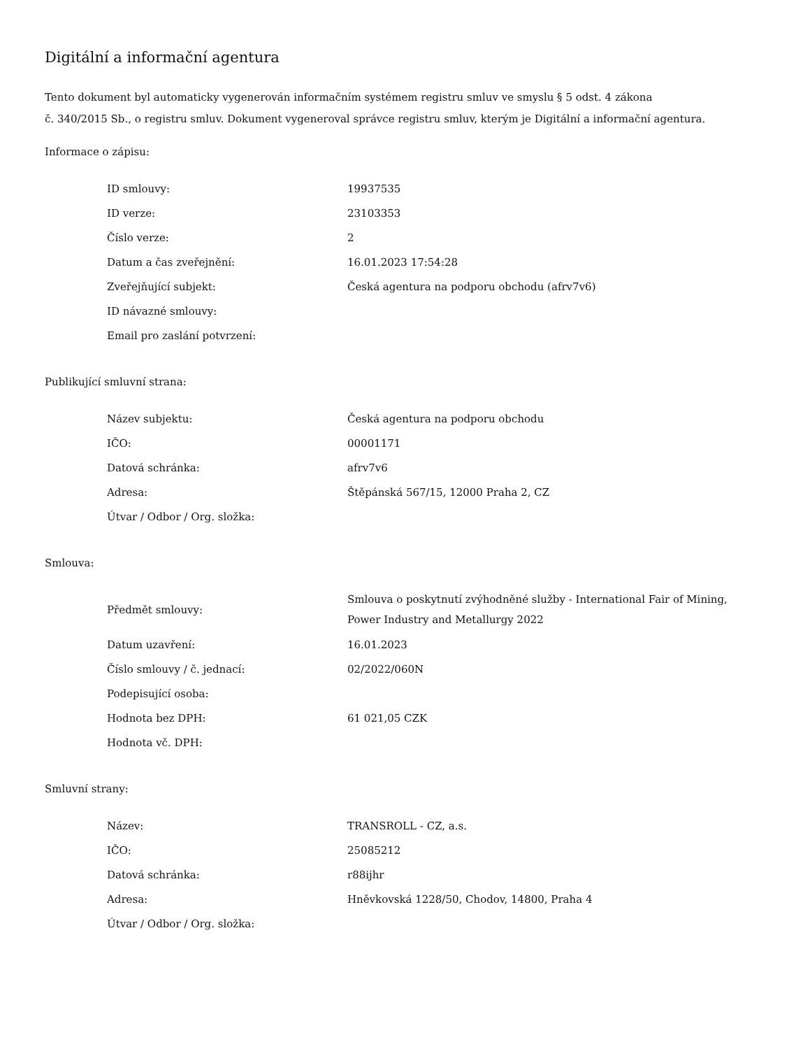Digitální a informační agentura
Tento dokument byl automaticky vygenerován informačním systémem registru smluv ve smyslu § 5 odst. 4 zákona
č. 340/2015 Sb., o registru smluv. Dokument vygeneroval správce registru smluv, kterým je Digitální a informační agentura.
Informace o zápisu:
| ID smlouvy: | 19937535 |
| ID verze: | 23103353 |
| Číslo verze: | 2 |
| Datum a čas zveřejnění: | 16.01.2023 17:54:28 |
| Zveřejňující subjekt: | Česká agentura na podporu obchodu (afrv7v6) |
| ID návazné smlouvy: | |
| Email pro zaslání potvrzení: | |
Publikující smluvní strana:
| Název subjektu: | Česká agentura na podporu obchodu |
| IČO: | 00001171 |
| Datová schránka: | afrv7v6 |
| Adresa: | Štěpánská 567/15, 12000 Praha 2, CZ |
| Útvar / Odbor / Org. složka: | |
Smlouva:
| Předmět smlouvy: | Smlouva o poskytnutí zvýhodněné služby - International Fair of Mining, Power Industry and Metallurgy 2022 |
| Datum uzavření: | 16.01.2023 |
| Číslo smlouvy / č. jednací: | 02/2022/060N |
| Podepisující osoba: | |
| Hodnota bez DPH: | 61 021,05 CZK |
| Hodnota vč. DPH: | |
Smluvní strany:
| Název: | TRANSROLL - CZ, a.s. |
| IČO: | 25085212 |
| Datová schránka: | r88ijhr |
| Adresa: | Hněvkovská 1228/50, Chodov, 14800, Praha 4 |
| Útvar / Odbor / Org. složka: | |